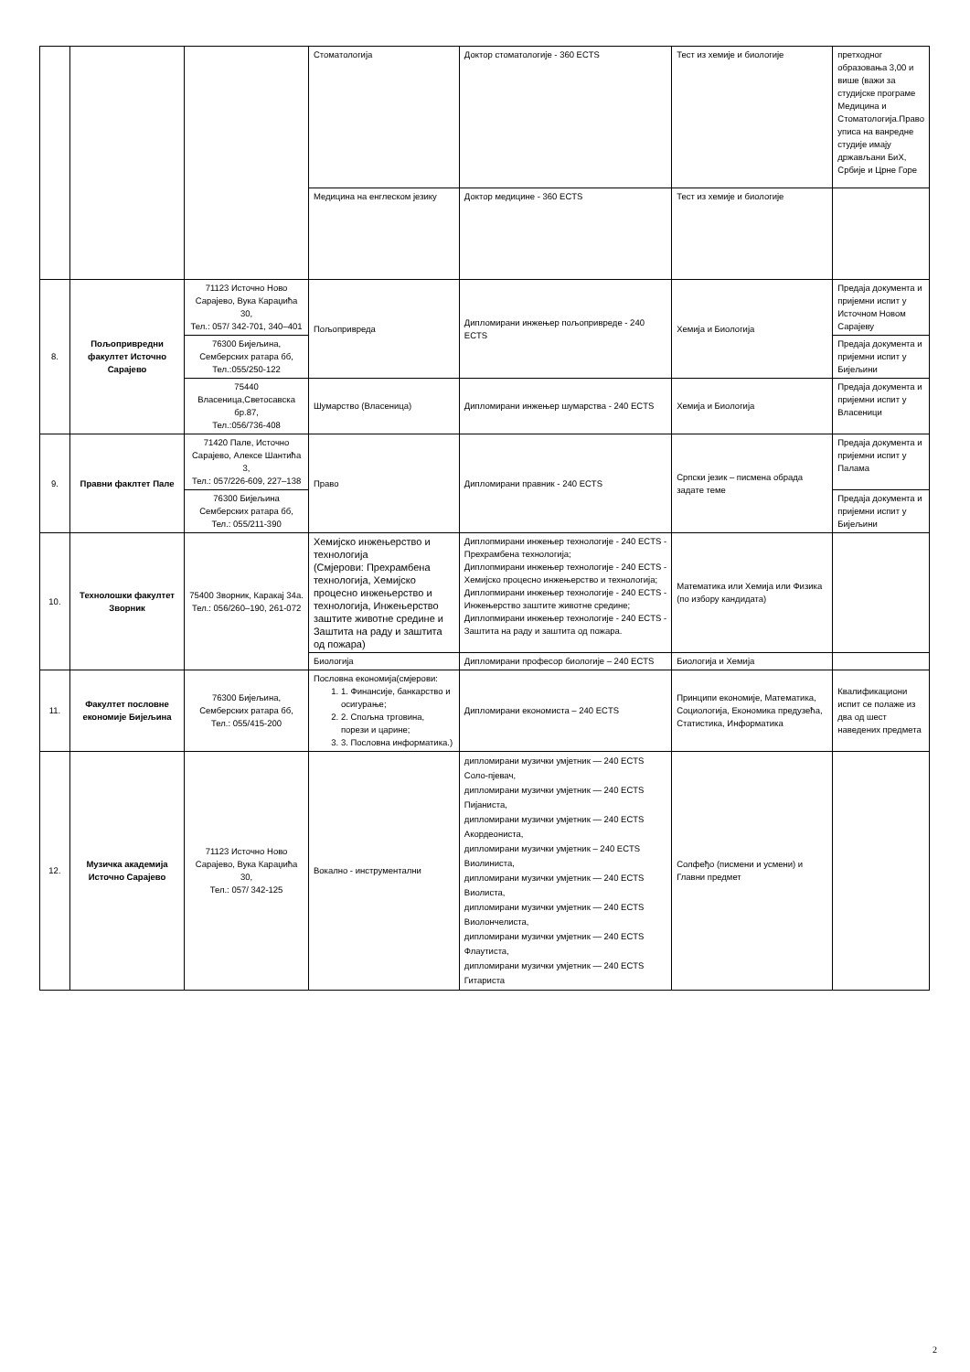| | | | Стоматологија | Доктор стоматологије - 360 ECTS | Тест из хемије и биологије | претходног образовања 3,00 и више (важи за студијске програме Медицина и Стоматологија.Право уписа на ванредне студије имају држављани БиХ, Србије и Црне Горе |
| | | | Медицина на енглеском језику | Доктор медицине - 360 ECTS | Тест из хемије и биологије | |
| 8. | Пољопривредни факултет Источно Сарајево | 71123 Источно Ново Сарајево, Вука Караџића 30, Тел.: 057/ 342-701, 340–401 | Пољопривреда | Дипломирани инжењер пољопривреде - 240 ECTS | Хемија и Биологија | Предаја документа и пријемни испит у Источном Новом Сарајеву |
| | | 76300 Бијељина, Семберских ратара бб, Тел.:055/250-122 | | | | Предаја документа и пријемни испит у Бијељини |
| | | 75440 Власеница,Светосавска бр.87, Тел.:056/736-408 | Шумарство (Власеница) | Дипломирани инжењер шумарства - 240 ECTS | Хемија и Биологија | Предаја документа и пријемни испит у Власеници |
| 9. | Правни факлтет Пале | 71420 Пале, Источно Сарајево, Алексе Шантића 3, Тел.: 057/226-609, 227–138 | Право | Дипломирани правник - 240 ECTS | Српски језик – писмена обрада задате теме | Предаја документа и пријемни испит у Палама |
| | | 76300 Бијељина Семберских ратара бб, Тел.: 055/211-390 | | | | Предаја документа и пријемни испит у Бијељини |
| 10. | Технолошки факултет Зворник | 75400 Зворник, Каракај 34а. Тел.: 056/260–190, 261-072 | Хемијско инжењерство и технологија (Смјерови: Прехрамбена технологија, Хемијско процесно инжењерство и технологија, Инжењерство заштите животне средине и Заштита на раду и заштита од пожара) | Диплопмирани инжењер технологије - 240 ECTS - Прехрамбена технологија; Диплопмирани инжењер технологије - 240 ECTS - Хемијско процесно инжењерство и технологија; Диплопмирани инжењер технологије - 240 ECTS - Инжењерство заштите животне средине; Диплопмирани инжењер технологије - 240 ECTS - Заштита на раду и заштита од пожара. | Математика или Хемија или Физика (по избору кандидата) | |
| | | | Биологија | Дипломирани професор биологије – 240 ECTS | Биологија и Хемија | |
| 11. | Факултет пословне економије Бијељина | 76300 Бијељина, Семберских ратара бб, Тел.: 055/415-200 | Пословна економија(смјерови: 1. 1. Финансије, банкарство и осигурање; 2. 2. Спољна трговина, порези и царине; 3. 3. Пословна информатика.) | Дипломирани економиста – 240 ECTS | Принципи економије, Математика, Социологија, Економика предузећа, Статистика, Информатика | Квалификациони испит се полаже из два од шест наведених предмета |
| 12. | Музичка академија Источно Сарајево | 71123 Источно Ново Сарајево, Вука Караџића 30, Тел.: 057/ 342-125 | Вокално - инструментални | дипломирани музички умјетник — 240 ECTS Соло-пјевач, дипломирани музички умјетник — 240 ECTS Пијаниста, дипломирани музички умјетник — 240 ECTS Акордеониста, дипломирани музички умјетник – 240 ECTS Виолиниста, дипломирани музички умјетник — 240 ECTS Виолиста, дипломирани музички умјетник — 240 ECTS Виолончелиста, дипломирани музички умјетник — 240 ECTS Флаутиста, дипломирани музички умјетник — 240 ECTS Гитариста | Солфеђо (писмени и усмени) и Главни предмет | |
2